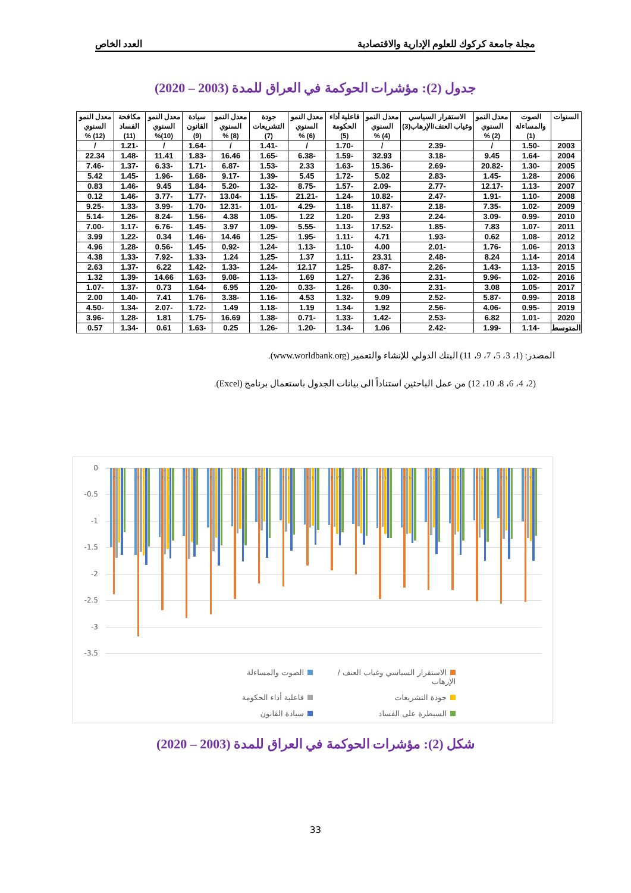مجلة جامعة كركوك للعلوم الإدارية والاقتصادية العدد الخاص
جدول (2): مؤشرات الحوكمة في العراق للمدة (2003 – 2020)
| السنوات | الصوت والمساءلة (1) | معدل النمو السنوي (2) % | الاستقرار السياسي وغياب العنف/الإرهاب(3) | معدل النمو السنوي (4) % | فاعلية أداء الحكومة (5) | معدل النمو السنوي (6) % | جودة التشريعات (7) | معدل النمو السنوي (8) % | سيادة القانون (9) | معدل النمو السنوي (10)% | مكافحة الفساد (11) | معدل النمو السنوي (12) % |
| --- | --- | --- | --- | --- | --- | --- | --- | --- | --- | --- | --- | --- |
| 2003 | -1.50 | / | -2.39 | / | -1.70 | / | -1.41 | / | -1.64 | / | -1.21 | / |
| 2004 | -1.64 | 9.45 | -3.18 | 32.93 | -1.59 | -6.38 | -1.65 | 16.46 | -1.83 | 11.41 | -1.48 | 22.34 |
| 2005 | -1.30 | -20.82 | -2.69 | -15.36 | -1.63 | 2.33 | -1.53 | -6.87 | -1.71 | -6.33 | -1.37 | -7.46 |
| 2006 | -1.28 | -1.45 | -2.83 | 5.02 | -1.72 | 5.45 | -1.39 | -9.17 | -1.68 | -1.96 | -1.45 | 5.42 |
| 2007 | -1.13 | -12.17 | -2.77 | -2.09 | -1.57 | -8.75 | -1.32 | -5.20 | -1.84 | 9.45 | -1.46 | 0.83 |
| 2008 | -1.10 | -1.91 | -2.47 | -10.82 | -1.24 | -21.21 | -1.15 | -13.04 | -1.77 | -3.77 | -1.46 | 0.12 |
| 2009 | -1.02 | -7.35 | -2.18 | -11.87 | -1.18 | -4.29 | -1.01 | -12.31 | -1.70 | -3.99 | -1.33 | -9.25 |
| 2010 | -0.99 | -3.09 | -2.24 | 2.93 | -1.20 | 1.22 | -1.05 | 4.38 | -1.56 | -8.24 | -1.26 | -5.14 |
| 2011 | -1.07 | 7.83 | -1.85 | -17.52 | -1.13 | -5.55 | -1.09 | 3.97 | -1.45 | -6.76 | -1.17 | -7.00 |
| 2012 | -1.08 | 0.62 | -1.93 | 4.71 | -1.11 | -1.95 | -1.25 | 14.46 | -1.46 | 0.34 | -1.22 | 3.99 |
| 2013 | -1.06 | -1.76 | -2.01 | 4.00 | -1.10 | -1.13 | -1.24 | -0.92 | -1.45 | -0.56 | -1.28 | 4.96 |
| 2014 | -1.14 | 8.24 | -2.48 | 23.31 | -1.11 | 1.37 | -1.25 | 1.24 | -1.33 | -7.92 | -1.33 | 4.38 |
| 2015 | -1.13 | -1.43 | -2.26 | -8.87 | -1.25 | 12.17 | -1.24 | -1.33 | -1.42 | 6.22 | -1.37 | 2.63 |
| 2016 | -1.02 | -9.96 | -2.31 | 2.36 | -1.27 | 1.69 | -1.13 | -9.08 | -1.63 | 14.66 | -1.39 | 1.32 |
| 2017 | -1.05 | 3.08 | -2.31 | -0.30 | -1.26 | -0.33 | -1.20 | 6.95 | -1.64 | 0.73 | -1.37 | -1.07 |
| 2018 | -0.99 | -5.87 | -2.52 | 9.09 | -1.32 | 4.53 | -1.16 | -3.38 | -1.76 | 7.41 | -1.40 | 2.00 |
| 2019 | -0.95 | -4.06 | -2.56 | 1.92 | -1.34 | 1.19 | -1.18 | 1.49 | -1.72 | -2.07 | -1.34 | -4.50 |
| 2020 | -1.01 | 6.82 | -2.53 | -1.42 | -1.33 | -0.71 | -1.38 | 16.69 | -1.75 | 1.81 | -1.28 | -3.96 |
| المتوسط | -1.14 | -1.99 | -2.42 | 1.06 | -1.34 | -1.20 | -1.26 | 0.25 | -1.63 | 0.61 | -1.34 | 0.57 |
المصدر: (1، 3، 5، 7، 9، 11) البنك الدولي للإنشاء والتعمير (www.worldbank.org).
(2، 4، 6، 8، 10، 12) من عمل الباحثين استناداً الى بيانات الجدول باستعمال برنامج (Excel).
0
-0.5
-1
-1.5
-2
-2.5
-3
-3.5
٢٠٠٣ ٢٠٠٤ ٢٠٠٥ ٢٠٠٦ ٢٠٠٧ ٢٠٠٨ ٢٠٠٩ ٢٠١٠ ٢٠١١ ٢٠١٢ ٢٠١٣ ٢٠١٤ ٢٠١٥ ٢٠١٦ ٢٠١٧ ٢٠١٨ ٢٠١٩ ٢٠٢٠
الاستقرار السياسي وغياب العنف / الإرهاب
الصوت والمساءلة
جودة التشريعات
فاعلية أداء الحكومة
السيطرة على الفساد
سيادة القانون
شكل (2): مؤشرات الحوكمة في العراق للمدة (2003 – 2020)
33